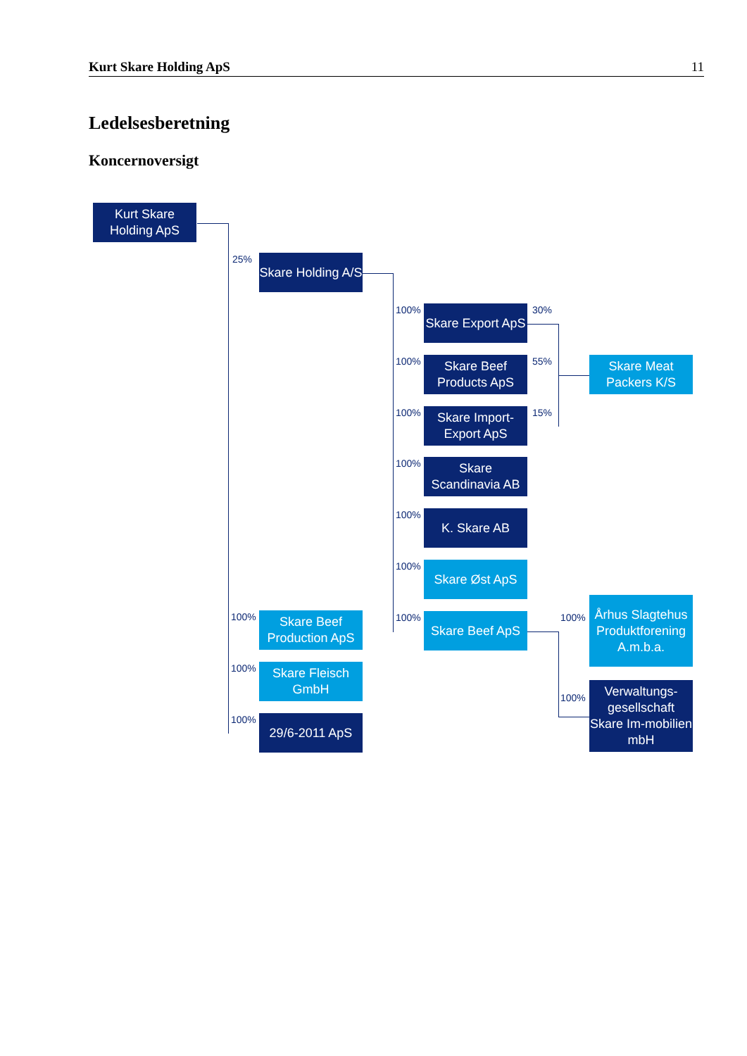Kurt Skare Holding ApS 11
Ledelsesberetning
Koncernoversigt
Kurt Skare Holding ApS
25%
Skare Holding A/S
100%
Skare Export ApS
30%
100%
Skare Beef Products ApS
55%
Skare Meat Packers K/S
100%
Skare Import-Export ApS
15%
100%
Skare Scandinavia AB
100% K. Skare AB
100% Skare Øst ApS
100%
Skare Beef Production ApS
100%
Skare Beef ApS
100%
Århus Slagtehus Produktforening A.m.b.a.
100%
Skare Fleisch GmbH
100%
Verwaltungs-gesellschaft Skare Im-mobilien mbH
100% 29/6-2011 ApS